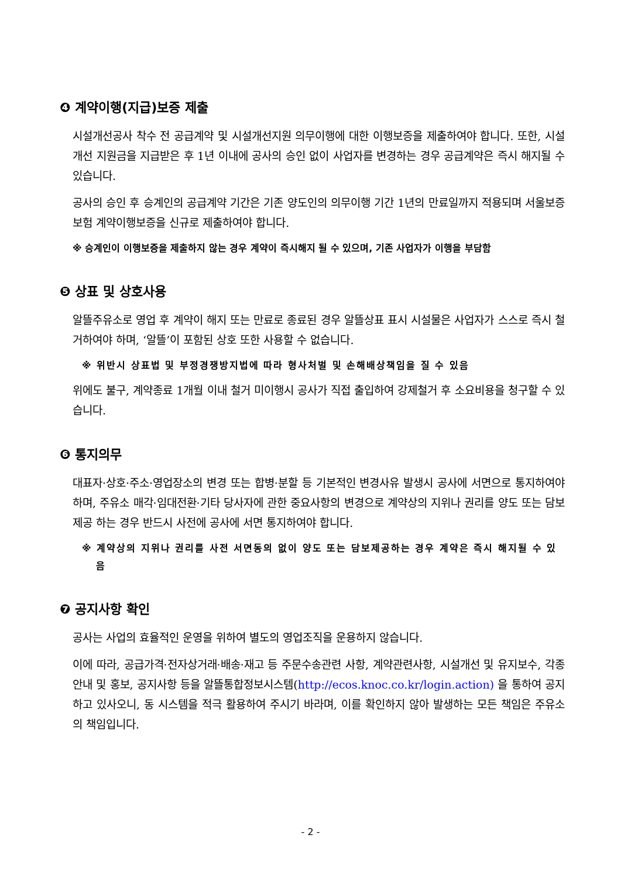❹ 계약이행(지급)보증 제출
시설개선공사 착수 전 공급계약 및 시설개선지원 의무이행에 대한 이행보증을 제출하여야 합니다. 또한, 시설개선 지원금을 지급받은 후 1년 이내에 공사의 승인 없이 사업자를 변경하는 경우 공급계약은 즉시 해지될 수 있습니다.
공사의 승인 후 승계인의 공급계약 기간은 기존 양도인의 의무이행 기간 1년의 만료일까지 적용되며 서울보증보험 계약이행보증을 신규로 제출하여야 합니다.
※ 승계인이 이행보증을 제출하지 않는 경우 계약이 즉시해지 될 수 있으며, 기존 사업자가 이행을 부담함
❺ 상표 및 상호사용
알뜰주유소로 영업 후 계약이 해지 또는 만료로 종료된 경우 알뜰상표 표시 시설물은 사업자가 스스로 즉시 철거하여야 하며, ‘알뜰’이 포함된 상호 또한 사용할 수 없습니다.
※ 위반시 상표법 및 부정경쟁방지법에 따라 형사처벌 및 손해배상책임을 질 수 있음
위에도 불구, 계약종료 1개월 이내 철거 미이행시 공사가 직접 출입하여 강제철거 후 소요비용을 청구할 수 있습니다.
❻ 통지의무
대표자·상호·주소·영업장소의 변경 또는 합병·분할 등 기본적인 변경사유 발생시 공사에 서면으로 통지하여야 하며, 주유소 매각·임대전환·기타 당사자에 관한 중요사항의 변경으로 계약상의 지위나 권리를 양도 또는 담보제공 하는 경우 반드시 사전에 공사에 서면 통지하여야 합니다.
※ 계약상의 지위나 권리를 사전 서면동의 없이 양도 또는 담보제공하는 경우 계약은 즉시 해지될 수 있음
❼ 공지사항 확인
공사는 사업의 효율적인 운영을 위하여 별도의 영업조직을 운용하지 않습니다.
이에 따라, 공급가격·전자상거래·배송·재고 등 주문수송관련 사항, 계약관련사항, 시설개선 및 유지보수, 각종 안내 및 홍보, 공지사항 등을 알뜰통합정보시스템(http://ecos.knoc.co.kr/login.action) 을 통하여 공지하고 있사오니, 동 시스템을 적극 활용하여 주시기 바라며, 이를 확인하지 않아 발생하는 모든 책임은 주유소의 책임입니다.
- 2 -